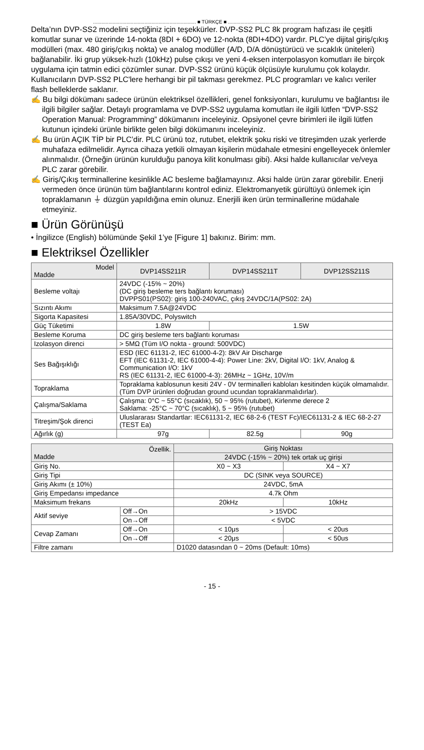.......................................................................... ■ TÜRKÇE ■ ..........................................................................
Delta’nın DVP-SS2 modelini seçtiğiniz için teşekkürler. DVP-SS2 PLC 8k program hafızası ile çeşitli komutlar sunar ve üzerinde 14-nokta (8DI + 6DO) ve 12-nokta (8DI+4DO) vardır. PLC’ye dijital giriş/çıkış modülleri (max. 480 giriş/çıkış nokta) ve analog modüller (A/D, D/A dönüştürücü ve sıcaklık üniteleri) bağlanabilir. İki grup yüksek-hızlı (10kHz) pulse çıkışı ve yeni 4-eksen interpolasyon komutları ile birçok uygulama için tatmin edici çözümler sunar. DVP-SS2 ürünü küçük ölçüsüyle kurulumu çok kolaydır. Kullanıcıların DVP-SS2 PLC'lere herhangi bir pil takması gerekmez. PLC programları ve kalıcı veriler flash belleklerde saklanır.
✍ Bu bilgi dökümanı sadece ürünün elektriksel özellikleri, genel fonksiyonları, kurulumu ve bağlantısı ile ilgili bilgiler sağlar. Detaylı programlama ve DVP-SS2 uygulama komutları ile ilgili lütfen “DVP-SS2 Operation Manual: Programming” dökümanını inceleyiniz. Opsiyonel çevre birimleri ile ilgili lütfen kutunun içindeki ürünle birlikte gelen bilgi dökümanını inceleyiniz.
✍ Bu ürün AÇIK TİP bir PLC’dir. PLC ürünü toz, rutubet, elektrik şoku riski ve titreşimden uzak yerlerde muhafaza edilmelidir. Ayrıca cihaza yetkili olmayan kişilerin müdahale etmesini engelleyecek önlemler alınmalıdır. (Örneğin ürünün kurulduğu panoya kilit konulması gibi). Aksi halde kullanıcılar ve/veya PLC zarar görebilir.
✍ Giriş/Çıkış terminallerine kesinlikle AC besleme bağlamayınız. Aksi halde ürün zarar görebilir. Enerji vermeden önce ürünün tüm bağlantılarını kontrol ediniz. Elektromanyetik gürültüyü önlemek için topraklamanın ⏚ düzgün yapıldığına emin olunuz. Enerjili iken ürün terminallerine müdahale etmeyiniz.
■ Ürün Görünüşü
• İngilizce (English) bölümünde Şekil 1’ye [Figure 1] bakınız. Birim: mm.
■ Elektriksel Özellikler
| Model Madde | DVP14SS211R | DVP14SS211T | DVP12SS211S |
| --- | --- | --- | --- |
| Besleme voltajı | 24VDC (-15% ~ 20%) (DC giriş besleme ters bağlantı koruması) DVPPS01(PS02): giriş 100-240VAC, çıkış 24VDC/1A(PS02: 2A) | | |
| Sızıntı Akımı | Maksimum 7.5A@24VDC | | |
| Sigorta Kapasitesi | 1.85A/30VDC, Polyswitch | | |
| Güç Tüketimi | 1.8W | 1.5W | |
| Besleme Koruma | DC giriş besleme ters bağlantı koruması | | |
| Izolasyon direnci | > 5MΩ (Tüm I/O nokta - ground: 500VDC) | | |
| Ses Bağışıklığı | ESD (IEC 61131-2, IEC 61000-4-2): 8kV Air Discharge EFT (IEC 61131-2, IEC 61000-4-4): Power Line: 2kV, Digital I/O: 1kV, Analog & Communication I/O: 1kV RS (IEC 61131-2, IEC 61000-4-3): 26MHz ~ 1GHz, 10V/m | | |
| Topraklama | Topraklama kablosunun kesiti 24V - 0V terminalleri kabloları kesitinden küçük olmamalıdır. (Tüm DVP ürünleri doğrudan ground ucundan topraklanmalıdırlar). | | |
| Çalışma/Saklama | Çalışma: 0°C ~ 55°C (sıcaklık), 50 ~ 95% (rutubet), Kirlenme derece 2 Saklama: -25°C ~ 70°C (sıcaklık), 5 ~ 95% (rutubet) | | |
| Titreşim/Şok direnci | Uluslararası Standartlar: IEC61131-2, IEC 68-2-6 (TEST Fc)/IEC61131-2 & IEC 68-2-27 (TEST Ea) | | |
| Ağırlık (g) | 97g | 82.5g | 90g |
| Özellik. Madde | | Giriş Noktası | |
| --- | --- | --- | --- |
| | | 24VDC (-15% ~ 20%) tek ortak uç girişi | |
| Giriş No. | | X0 ~ X3 | X4 ~ X7 |
| Giriş Tipi | | DC (SINK veya SOURCE) | |
| Giriş Akımı (± 10%) | | 24VDC, 5mA | |
| Giriş Empedansı impedance | | 4.7k Ohm | |
| Maksimum frekans | | 20kHz | 10kHz |
| Aktif seviye | Off→On | > 15VDC | |
| | On→Off | < 5VDC | |
| Cevap Zamanı | Off→On | < 10μs | < 20us |
| | On→Off | < 20μs | < 50us |
| Filtre zamanı | | D1020 datasından 0 ~ 20ms (Default: 10ms) | |
- 15 -